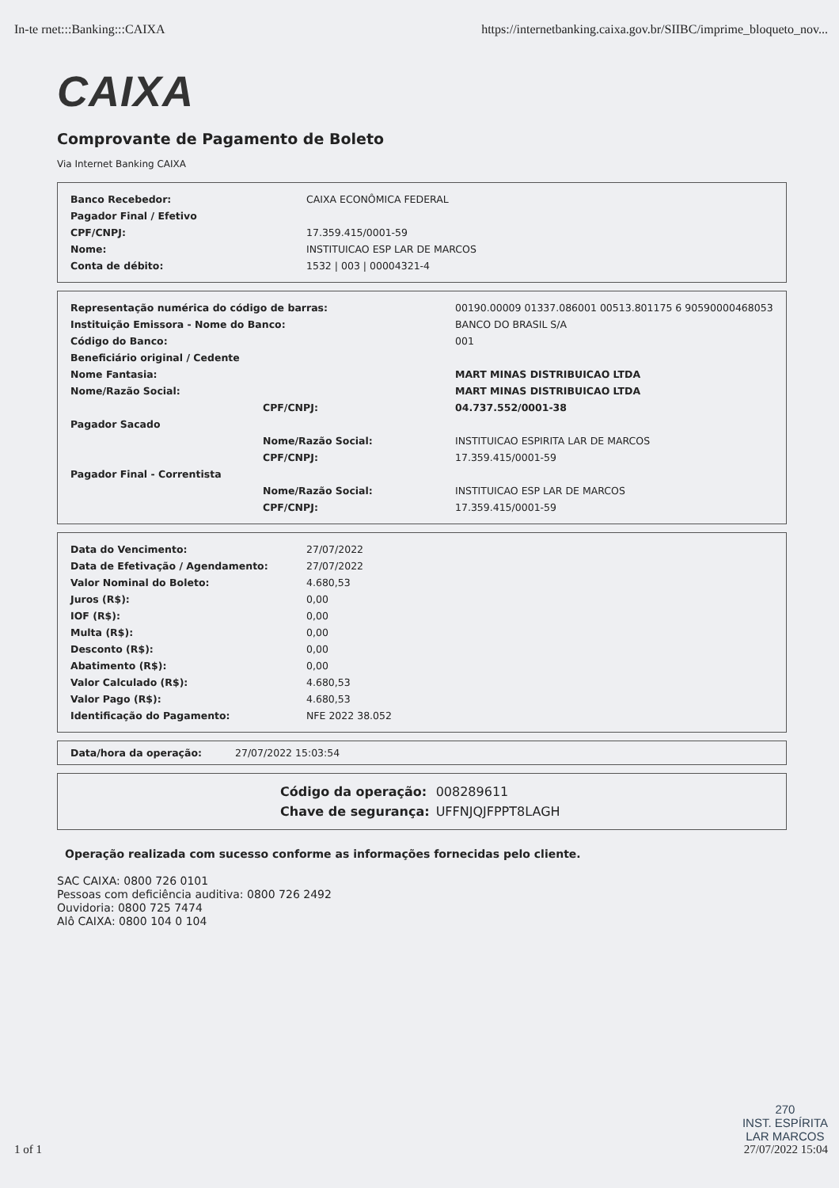In-te rnet:::Banking:::CAIXA https://internetbanking.caixa.gov.br/SIIBC/imprime_bloqueto_nov...
CAIXA
Comprovante de Pagamento de Boleto
Via Internet Banking CAIXA
| Banco Recebedor: | CAIXA ECONÔMICA FEDERAL |
| Pagador Final / Efetivo | |
| CPF/CNPJ: | 17.359.415/0001-59 |
| Nome: | INSTITUICAO ESP LAR DE MARCOS |
| Conta de débito: | 1532 / 003 / 00004321-4 |
| Representação numérica do código de barras: | | 00190.00009 01337.086001 00513.801175 6 90590000468053 |
| Instituição Emissora - Nome do Banco: | | BANCO DO BRASIL S/A |
| Código do Banco: | | 001 |
| Beneficiário original / Cedente | | |
| Nome Fantasia: | | MART MINAS DISTRIBUICAO LTDA |
| Nome/Razão Social: | | MART MINAS DISTRIBUICAO LTDA |
| | CPF/CNPJ: | 04.737.552/0001-38 |
| Pagador Sacado | | |
| | Nome/Razão Social: | INSTITUICAO ESPIRITA LAR DE MARCOS |
| | CPF/CNPJ: | 17.359.415/0001-59 |
| Pagador Final - Correntista | | |
| | Nome/Razão Social: | INSTITUICAO ESP LAR DE MARCOS |
| | CPF/CNPJ: | 17.359.415/0001-59 |
| Data do Vencimento: | 27/07/2022 |
| Data de Efetivação / Agendamento: | 27/07/2022 |
| Valor Nominal do Boleto: | 4.680,53 |
| Juros (R$): | 0,00 |
| IOF (R$): | 0,00 |
| Multa (R$): | 0,00 |
| Desconto (R$): | 0,00 |
| Abatimento (R$): | 0,00 |
| Valor Calculado (R$): | 4.680,53 |
| Valor Pago (R$): | 4.680,53 |
| Identificação do Pagamento: | NFE 2022 38.052 |
| Data/hora da operação: | 27/07/2022 15:03:54 |
| Código da operação: | 008289611 |
| Chave de segurança: | UFFNJQJFPPT8LAGH |
Operação realizada com sucesso conforme as informações fornecidas pelo cliente.
SAC CAIXA: 0800 726 0101
Pessoas com deficiência auditiva: 0800 726 2492
Ouvidoria: 0800 725 7474
Alô CAIXA: 0800 104 0 104
1 of 1 270
INST. ESPÍRITA
LAR MARCOS
27/07/2022 15:04